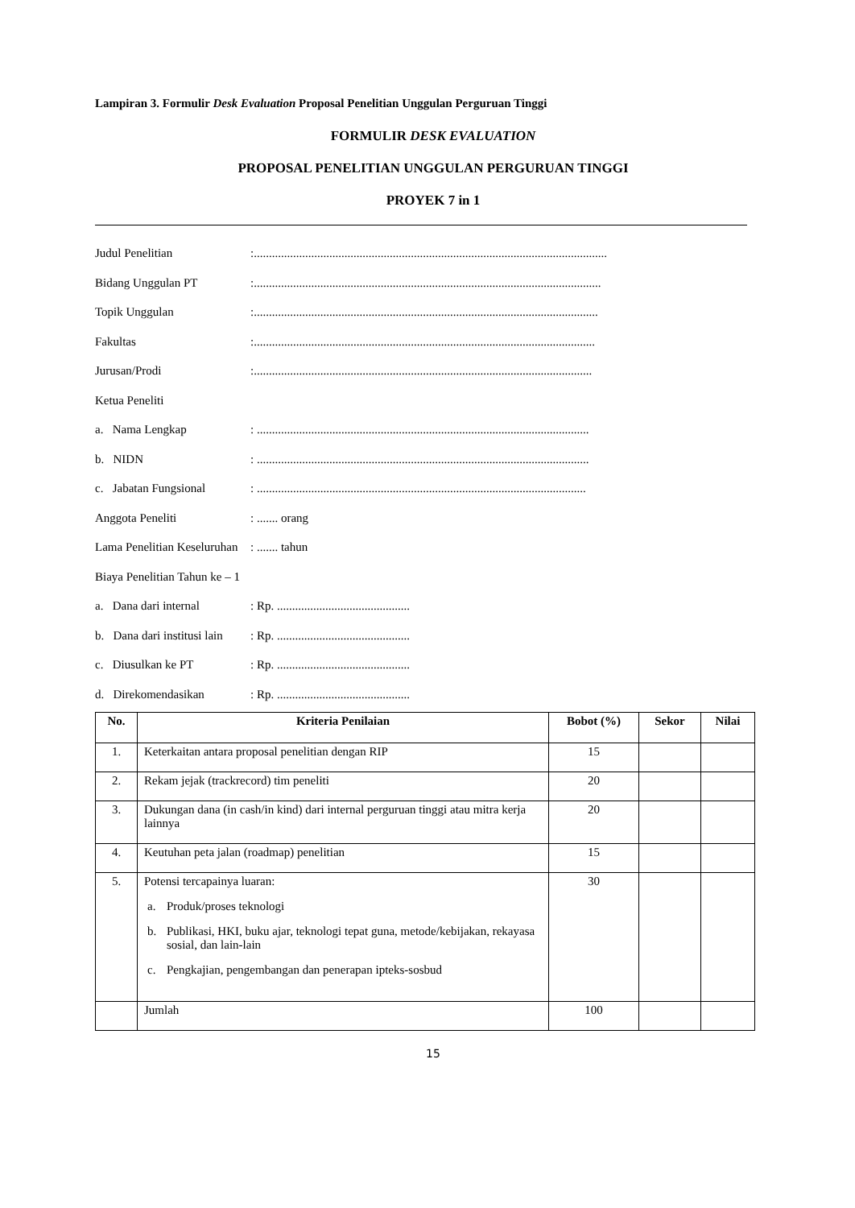Lampiran 3. Formulir Desk Evaluation Proposal Penelitian Unggulan Perguruan Tinggi
FORMULIR DESK EVALUATION
PROPOSAL PENELITIAN UNGGULAN PERGURUAN TINGGI
PROYEK 7 in 1
Judul Penelitian:.....................................................................................................................
Bidang Unggulan PT:...................................................................................................................
Topik Unggulan:..................................................................................................................
Fakultas:.................................................................................................................
Jurusan/Prodi:................................................................................................................
Ketua Peneliti
a. Nama Lengkap: ..............................................................................................................
b. NIDN: ..............................................................................................................
c. Jabatan Fungsional: .............................................................................................................
Anggota Peneliti: ....... orang
Lama Penelitian Keseluruhan: ....... tahun
Biaya Penelitian Tahun ke – 1
a. Dana dari internal: Rp. ............................................
b. Dana dari institusi lain: Rp. ............................................
c. Diusulkan ke PT: Rp. ............................................
d. Direkomendasikan: Rp. ............................................
| No. | Kriteria Penilaian | Bobot (%) | Sekor | Nilai |
| --- | --- | --- | --- | --- |
| 1. | Keterkaitan antara proposal penelitian dengan RIP | 15 | | |
| 2. | Rekam jejak (trackrecord) tim peneliti | 20 | | |
| 3. | Dukungan dana (in cash/in kind) dari internal perguruan tinggi atau mitra kerja lainnya | 20 | | |
| 4. | Keutuhan peta jalan (roadmap) penelitian | 15 | | |
| 5. | Potensi tercapainya luaran: a. Produk/proses teknologi b. Publikasi, HKI, buku ajar, teknologi tepat guna, metode/kebijakan, rekayasa sosial, dan lain-lain c. Pengkajian, pengembangan dan penerapan ipteks-sosbud | 30 | | |
| | Jumlah | 100 | | |
15